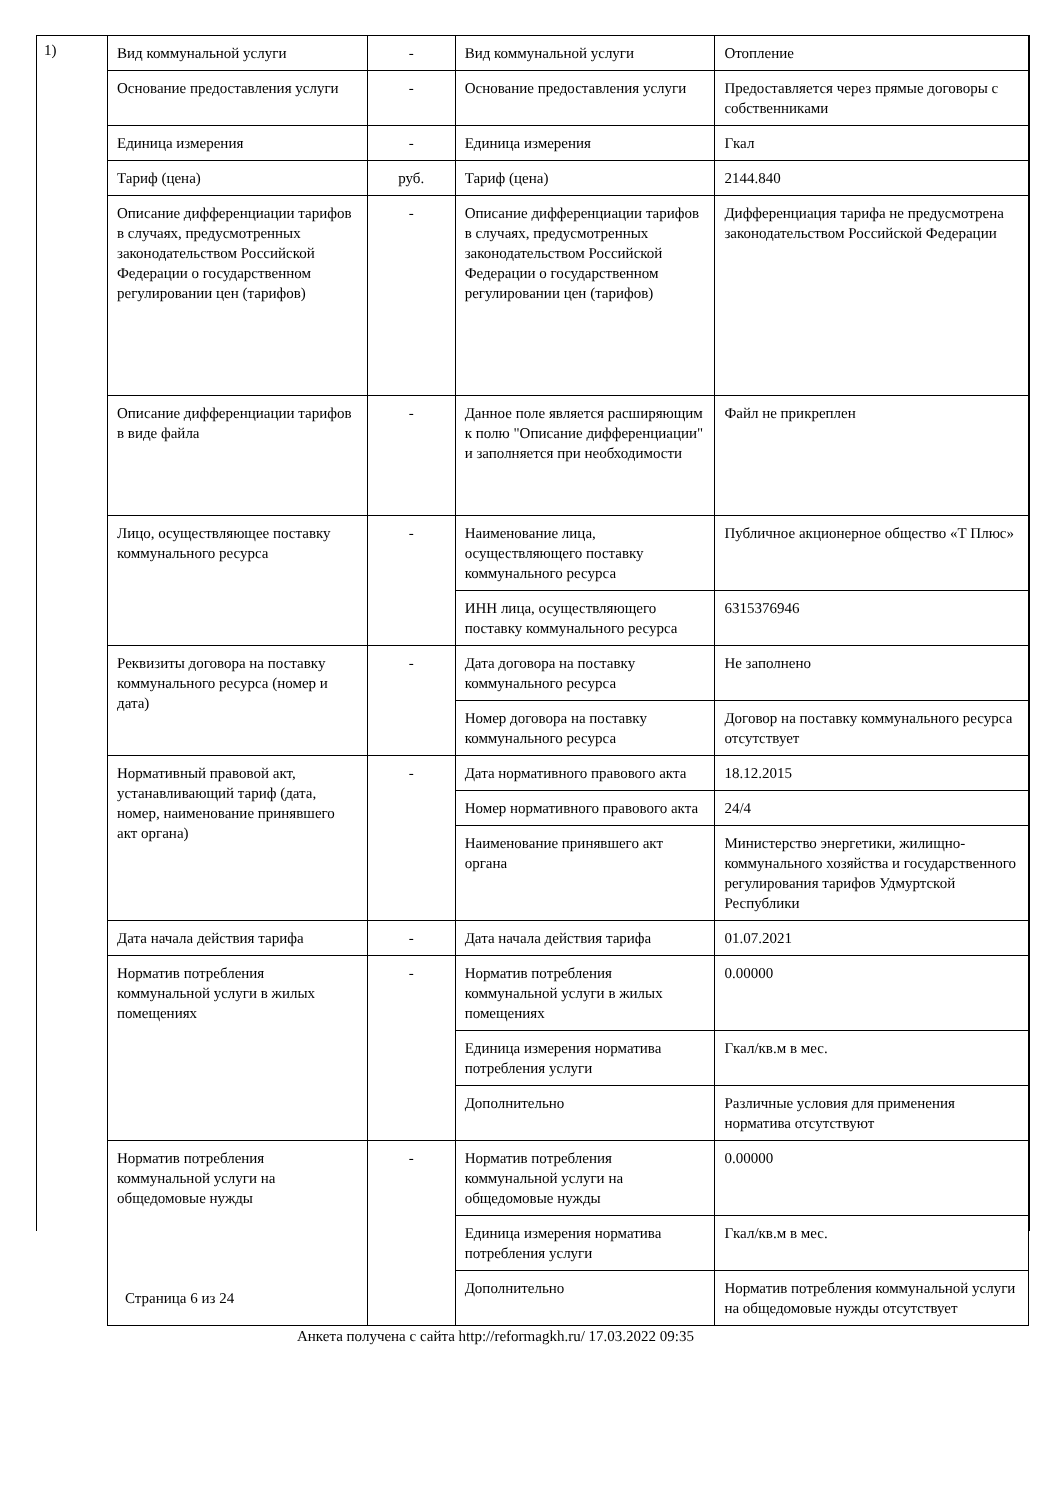1)
| Вид коммунальной услуги | - | Вид коммунальной услуги | Отопление |
| Основание предоставления услуги | - | Основание предоставления услуги | Предоставляется через прямые договоры с собственниками |
| Единица измерения | - | Единица измерения | Гкал |
| Тариф (цена) | руб. | Тариф (цена) | 2144.840 |
| Описание дифференциации тарифов в случаях, предусмотренных законодательством Российской Федерации о государственном регулировании цен (тарифов) | - | Описание дифференциации тарифов в случаях, предусмотренных законодательством Российской Федерации о государственном регулировании цен (тарифов) | Дифференциация тарифа не предусмотрена законодательством Российской Федерации |
| Описание дифференциации тарифов в виде файла | - | Данное поле является расширяющим к полю "Описание дифференциации" и заполняется при необходимости | Файл не прикреплен |
| Лицо, осуществляющее поставку коммунального ресурса | - | Наименование лица, осуществляющего поставку коммунального ресурса | Публичное акционерное общество «Т Плюс» |
| | | ИНН лица, осуществляющего поставку коммунального ресурса | 6315376946 |
| Реквизиты договора на поставку коммунального ресурса (номер и дата) | - | Дата договора на поставку коммунального ресурса | Не заполнено |
| | | Номер договора на поставку коммунального ресурса | Договор на поставку коммунального ресурса отсутствует |
| Нормативный правовой акт, устанавливающий тариф (дата, номер, наименование принявшего акт органа) | - | Дата нормативного правового акта | 18.12.2015 |
| | | Номер нормативного правового акта | 24/4 |
| | | Наименование принявшего акт органа | Министерство энергетики, жилищно-коммунального хозяйства и государственного регулирования тарифов Удмуртской Республики |
| Дата начала действия тарифа | - | Дата начала действия тарифа | 01.07.2021 |
| Норматив потребления коммунальной услуги в жилых помещениях | - | Норматив потребления коммунальной услуги в жилых помещениях | 0.00000 |
| | | Единица измерения норматива потребления услуги | Гкал/кв.м в мес. |
| | | Дополнительно | Различные условия для применения норматива отсутствуют |
| Норматив потребления коммунальной услуги на общедомовые нужды | - | Норматив потребления коммунальной услуги на общедомовые нужды | 0.00000 |
| | | Единица измерения норматива потребления услуги | Гкал/кв.м в мес. |
| | | Дополнительно | Норматив потребления коммунальной услуги на общедомовые нужды отсутствует |
Страница 6 из 24
Анкета получена с сайта http://reformagkh.ru/ 17.03.2022 09:35